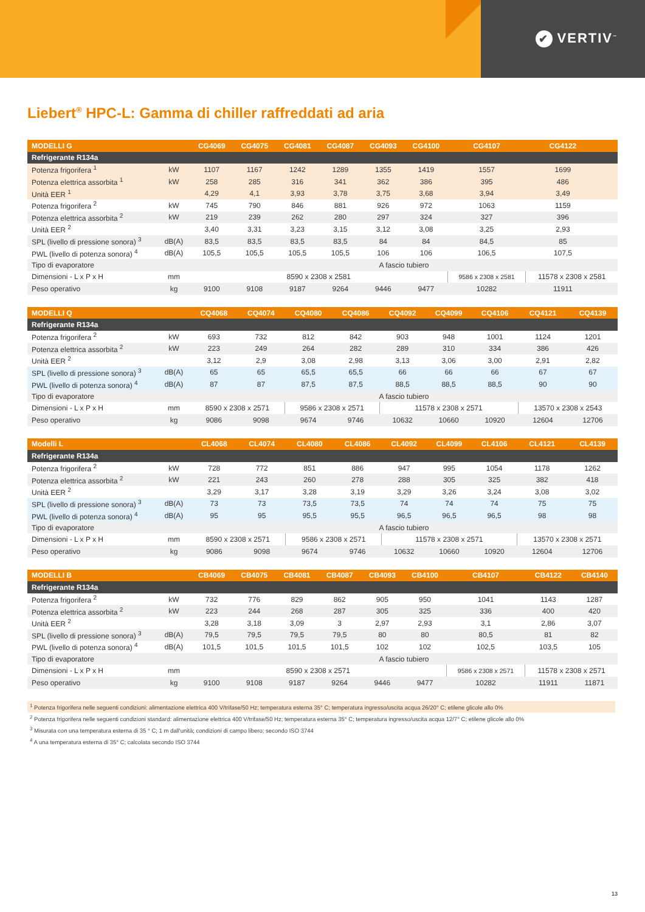✔ VERTIV<sup>™</sup>
Liebert<sup>®</sup> HPC-L: Gamma di chiller raffreddati ad aria
| MODELLI G | | CG4069 | CG4075 | CG4081 | CG4087 | CG4093 | CG4100 | CG4107 | CG4122 | |
| --- | --- | --- | --- | --- | --- | --- | --- | --- | --- | --- |
| Refrigerante R134a | | | | | | | | | | |
| Potenza frigorifera <sup>1</sup> | kW | 1107 | 1167 | 1242 | 1289 | 1355 | 1419 | 1557 | 1699 | |
| Potenza elettrica assorbita <sup>1</sup> | kW | 258 | 285 | 316 | 341 | 362 | 386 | 395 | 486 | |
| Unità EER <sup>1</sup> | | 4,29 | 4,1 | 3,93 | 3,78 | 3,75 | 3,68 | 3,94 | 3,49 | |
| Potenza frigorifera <sup>2</sup> | kW | 745 | 790 | 846 | 881 | 926 | 972 | 1063 | 1159 | |
| Potenza elettrica assorbita <sup>2</sup> | kW | 219 | 239 | 262 | 280 | 297 | 324 | 327 | 396 | |
| Unità EER <sup>2</sup> | | 3,40 | 3,31 | 3,23 | 3,15 | 3,12 | 3,08 | 3,25 | 2,93 | |
| SPL (livello di pressione sonora) <sup>3</sup> | dB(A) | 83,5 | 83,5 | 83,5 | 83,5 | 84 | 84 | 84,5 | 85 | |
| PWL (livello di potenza sonora) <sup>4</sup> | dB(A) | 105,5 | 105,5 | 105,5 | 105,5 | 106 | 106 | 106,5 | 107,5 | |
| Tipo di evaporatore | | A fascio tubiero | | | | | | | | |
| Dimensioni - L x P x H | mm | 8590 x 2308 x 2581 | | | | | | 9586 x 2308 x 2581 | 11578 x 2308 x 2581 | |
| Peso operativo | kg | 9100 | 9108 | 9187 | 9264 | 9446 | 9477 | 10282 | 11911 | |
| MODELLI Q | | CQ4068 | CQ4074 | CQ4080 | CQ4086 | CQ4092 | CQ4099 | CQ4106 | CQ4121 | CQ4139 |
| --- | --- | --- | --- | --- | --- | --- | --- | --- | --- | --- |
| Refrigerante R134a | | | | | | | | | | |
| Potenza frigorifera <sup>2</sup> | kW | 693 | 732 | 812 | 842 | 903 | 948 | 1001 | 1124 | 1201 |
| Potenza elettrica assorbita <sup>2</sup> | kW | 223 | 249 | 264 | 282 | 289 | 310 | 334 | 386 | 426 |
| Unità EER <sup>2</sup> | | 3,12 | 2,9 | 3,08 | 2,98 | 3,13 | 3,06 | 3,00 | 2,91 | 2,82 |
| SPL (livello di pressione sonora) <sup>3</sup> | dB(A) | 65 | 65 | 65,5 | 65,5 | 66 | 66 | 66 | 67 | 67 |
| PWL (livello di potenza sonora) <sup>4</sup> | dB(A) | 87 | 87 | 87,5 | 87,5 | 88,5 | 88,5 | 88,5 | 90 | 90 |
| Tipo di evaporatore | | A fascio tubiero | | | | | | | | |
| Dimensioni - L x P x H | mm | 8590 x 2308 x 2571 | | 9586 x 2308 x 2571 | | 11578 x 2308 x 2571 | | | 13570 x 2308 x 2543 | |
| Peso operativo | kg | 9086 | 9098 | 9674 | 9746 | 10632 | 10660 | 10920 | 12604 | 12706 |
| Modelli L | | CL4068 | CL4074 | CL4080 | CL4086 | CL4092 | CL4099 | CL4106 | CL4121 | CL4139 |
| --- | --- | --- | --- | --- | --- | --- | --- | --- | --- | --- |
| Refrigerante R134a | | | | | | | | | | |
| Potenza frigorifera <sup>2</sup> | kW | 728 | 772 | 851 | 886 | 947 | 995 | 1054 | 1178 | 1262 |
| Potenza elettrica assorbita <sup>2</sup> | kW | 221 | 243 | 260 | 278 | 288 | 305 | 325 | 382 | 418 |
| Unità EER <sup>2</sup> | | 3,29 | 3,17 | 3,28 | 3,19 | 3,29 | 3,26 | 3,24 | 3,08 | 3,02 |
| SPL (livello di pressione sonora) <sup>3</sup> | dB(A) | 73 | 73 | 73,5 | 73,5 | 74 | 74 | 74 | 75 | 75 |
| PWL (livello di potenza sonora) <sup>4</sup> | dB(A) | 95 | 95 | 95,5 | 95,5 | 96,5 | 96,5 | 96,5 | 98 | 98 |
| Tipo di evaporatore | | A fascio tubiero | | | | | | | | |
| Dimensioni - L x P x H | mm | 8590 x 2308 x 2571 | | 9586 x 2308 x 2571 | | 11578 x 2308 x 2571 | | | 13570 x 2308 x 2571 | |
| Peso operativo | kg | 9086 | 9098 | 9674 | 9746 | 10632 | 10660 | 10920 | 12604 | 12706 |
| MODELLI B | | CB4069 | CB4075 | CB4081 | CB4087 | CB4093 | CB4100 | CB4107 | CB4122 | CB4140 |
| --- | --- | --- | --- | --- | --- | --- | --- | --- | --- | --- |
| Refrigerante R134a | | | | | | | | | | |
| Potenza frigorifera <sup>2</sup> | kW | 732 | 776 | 829 | 862 | 905 | 950 | 1041 | 1143 | 1287 |
| Potenza elettrica assorbita <sup>2</sup> | kW | 223 | 244 | 268 | 287 | 305 | 325 | 336 | 400 | 420 |
| Unità EER <sup>2</sup> | | 3,28 | 3,18 | 3,09 | 3 | 2,97 | 2,93 | 3,1 | 2,86 | 3,07 |
| SPL (livello di pressione sonora) <sup>3</sup> | dB(A) | 79,5 | 79,5 | 79,5 | 79,5 | 80 | 80 | 80,5 | 81 | 82 |
| PWL (livello di potenza sonora) <sup>4</sup> | dB(A) | 101,5 | 101,5 | 101,5 | 101,5 | 102 | 102 | 102,5 | 103,5 | 105 |
| Tipo di evaporatore | | A fascio tubiero | | | | | | | | |
| Dimensioni - L x P x H | mm | 8590 x 2308 x 2571 | | | | | | 9586 x 2308 x 2571 | 11578 x 2308 x 2571 | |
| Peso operativo | kg | 9100 | 9108 | 9187 | 9264 | 9446 | 9477 | 10282 | 11911 | 11871 |
<sup>1</sup> Potenza frigorifera nelle seguenti condizioni: alimentazione elettrica 400 V/trifase/50 Hz; temperatura esterna 35° C; temperatura ingresso/uscita acqua 26/20° C; etilene glicole allo 0%
<sup>2</sup> Potenza frigorifera nelle seguenti condizioni standard: alimentazione elettrica 400 V/trifase/50 Hz; temperatura esterna 35° C; temperatura ingresso/uscita acqua 12/7° C; etilene glicole allo 0%
<sup>3</sup> Misurata con una temperatura esterna di 35 ° C; 1 m dall'unità; condizioni di campo libero; secondo ISO 3744
<sup>4</sup> A una temperatura esterna di 35° C; calcolata secondo ISO 3744
13